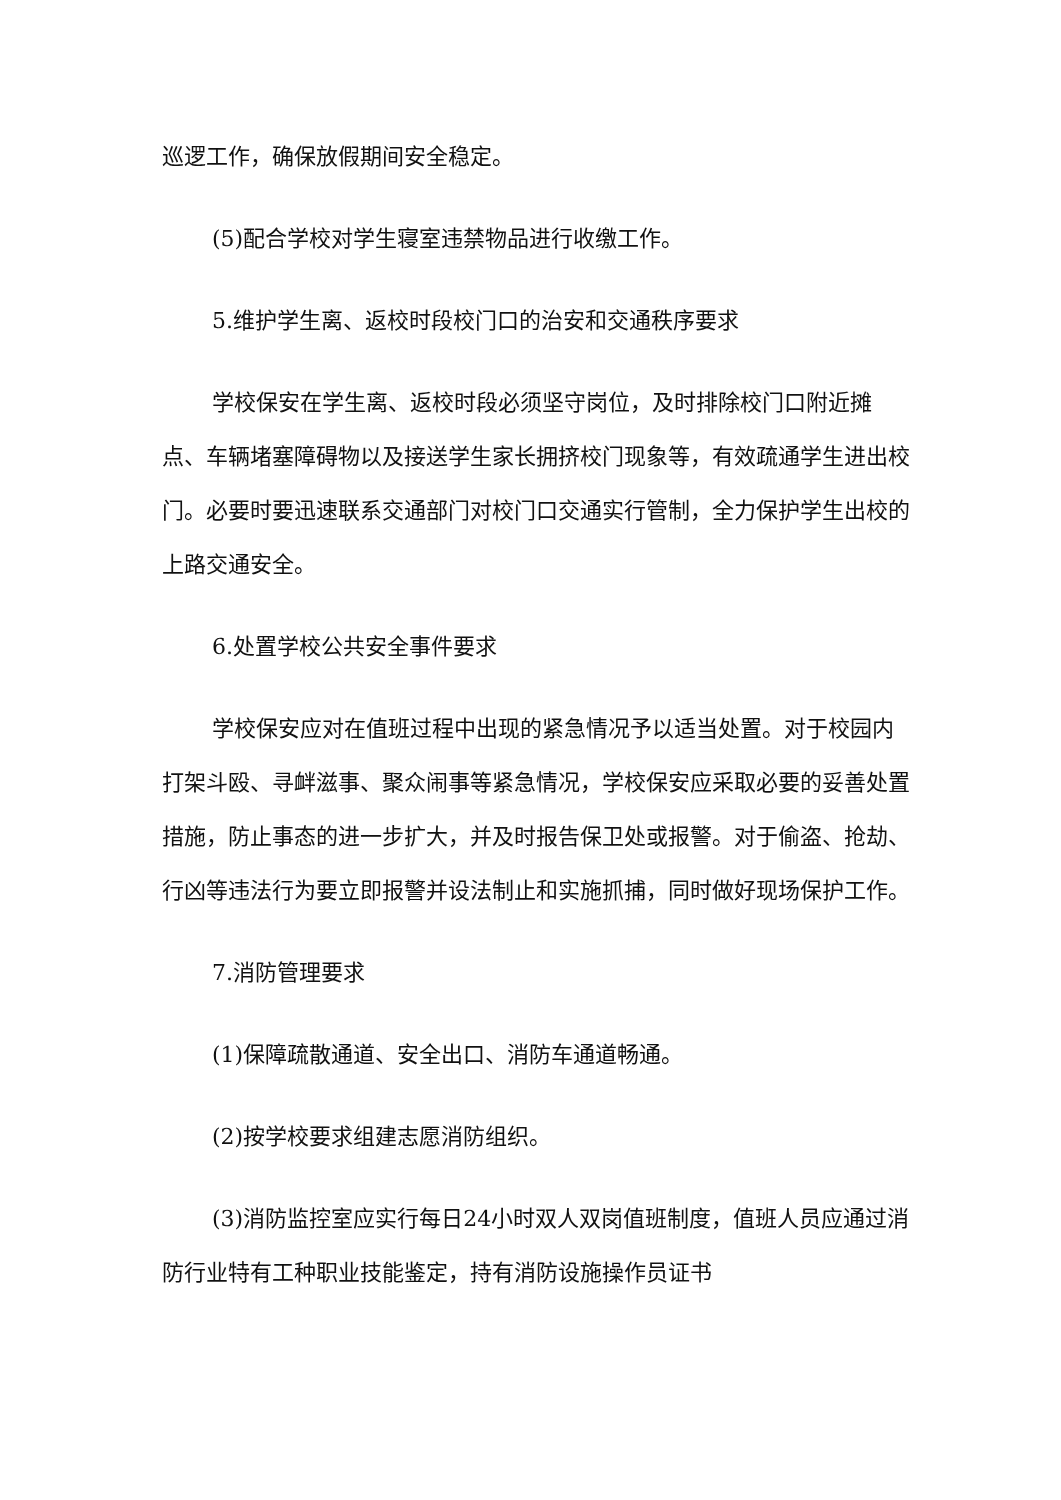巡逻工作，确保放假期间安全稳定。
(5)配合学校对学生寝室违禁物品进行收缴工作。
5.维护学生离、返校时段校门口的治安和交通秩序要求
学校保安在学生离、返校时段必须坚守岗位，及时排除校门口附近摊点、车辆堵塞障碍物以及接送学生家长拥挤校门现象等，有效疏通学生进出校门。必要时要迅速联系交通部门对校门口交通实行管制，全力保护学生出校的上路交通安全。
6.处置学校公共安全事件要求
学校保安应对在值班过程中出现的紧急情况予以适当处置。对于校园内打架斗殴、寻衅滋事、聚众闹事等紧急情况，学校保安应采取必要的妥善处置措施，防止事态的进一步扩大，并及时报告保卫处或报警。对于偷盗、抢劫、行凶等违法行为要立即报警并设法制止和实施抓捕，同时做好现场保护工作。
7.消防管理要求
(1)保障疏散通道、安全出口、消防车通道畅通。
(2)按学校要求组建志愿消防组织。
(3)消防监控室应实行每日24小时双人双岗值班制度，值班人员应通过消防行业特有工种职业技能鉴定，持有消防设施操作员证书